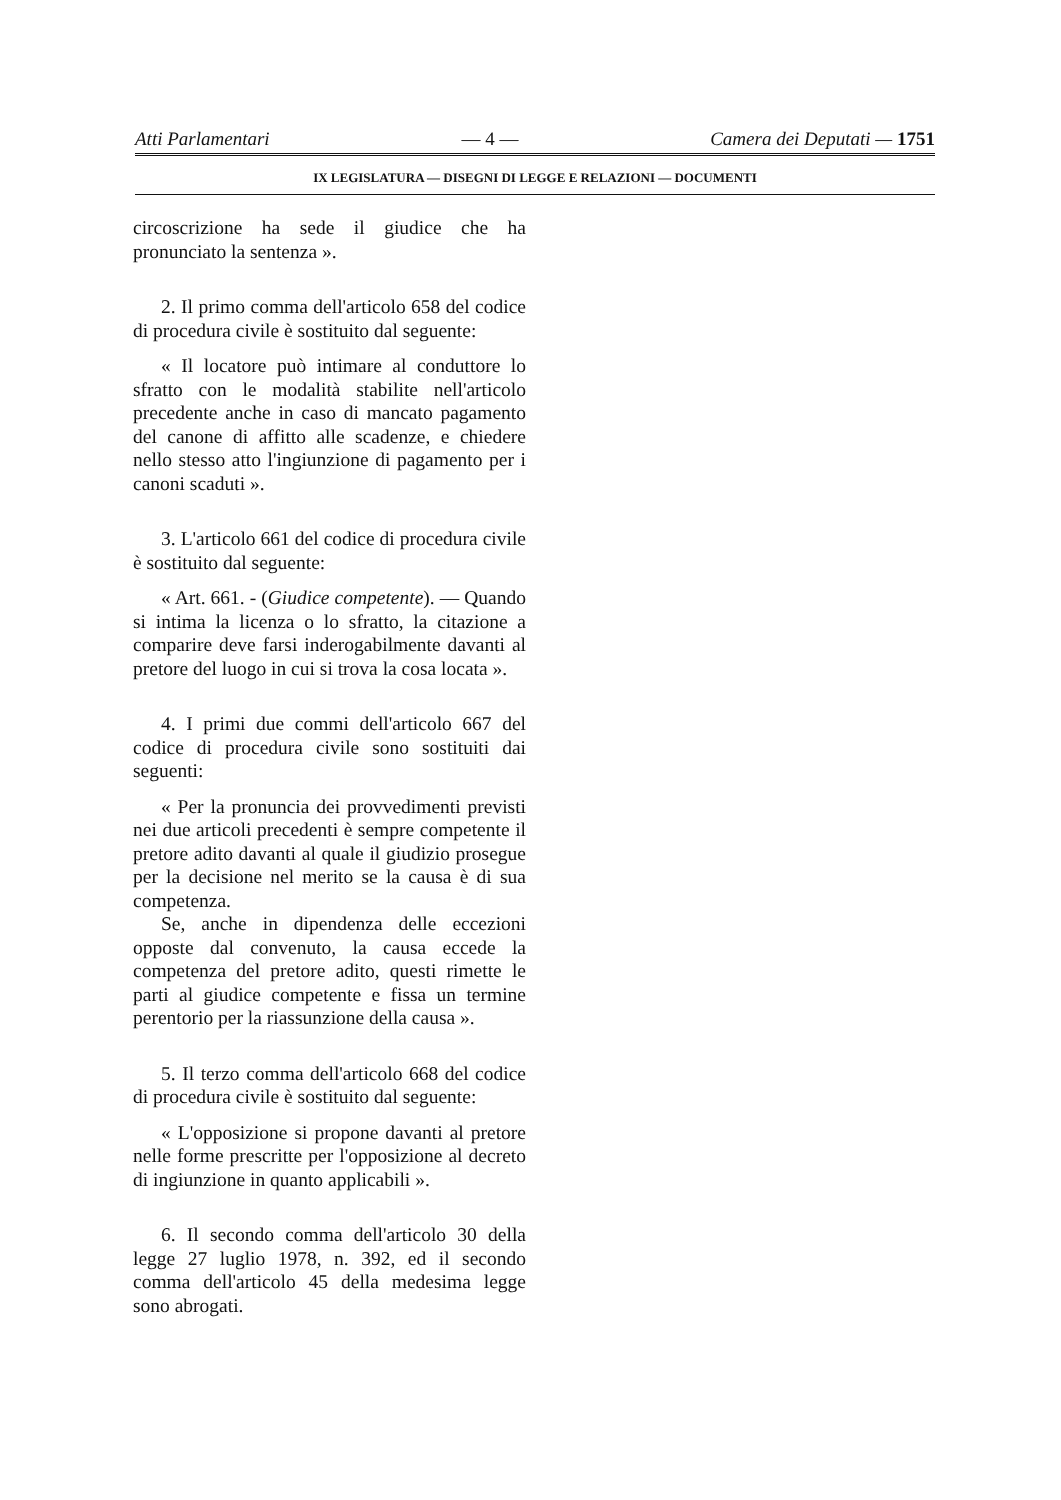Atti Parlamentari — 4 — Camera dei Deputati — 1751
IX LEGISLATURA — DISEGNI DI LEGGE E RELAZIONI — DOCUMENTI
circoscrizione ha sede il giudice che ha pronunciato la sentenza ».
2. Il primo comma dell'articolo 658 del codice di procedura civile è sostituito dal seguente:
« Il locatore può intimare al conduttore lo sfratto con le modalità stabilite nell'articolo precedente anche in caso di mancato pagamento del canone di affitto alle scadenze, e chiedere nello stesso atto l'ingiunzione di pagamento per i canoni scaduti ».
3. L'articolo 661 del codice di procedura civile è sostituito dal seguente:
« Art. 661. - (Giudice competente). — Quando si intima la licenza o lo sfratto, la citazione a comparire deve farsi inderogabilmente davanti al pretore del luogo in cui si trova la cosa locata ».
4. I primi due commi dell'articolo 667 del codice di procedura civile sono sostituiti dai seguenti:
« Per la pronuncia dei provvedimenti previsti nei due articoli precedenti è sempre competente il pretore adito davanti al quale il giudizio prosegue per la decisione nel merito se la causa è di sua competenza.
Se, anche in dipendenza delle eccezioni opposte dal convenuto, la causa eccede la competenza del pretore adito, questi rimette le parti al giudice competente e fissa un termine perentorio per la riassunzione della causa ».
5. Il terzo comma dell'articolo 668 del codice di procedura civile è sostituito dal seguente:
« L'opposizione si propone davanti al pretore nelle forme prescritte per l'opposizione al decreto di ingiunzione in quanto applicabili ».
6. Il secondo comma dell'articolo 30 della legge 27 luglio 1978, n. 392, ed il secondo comma dell'articolo 45 della medesima legge sono abrogati.